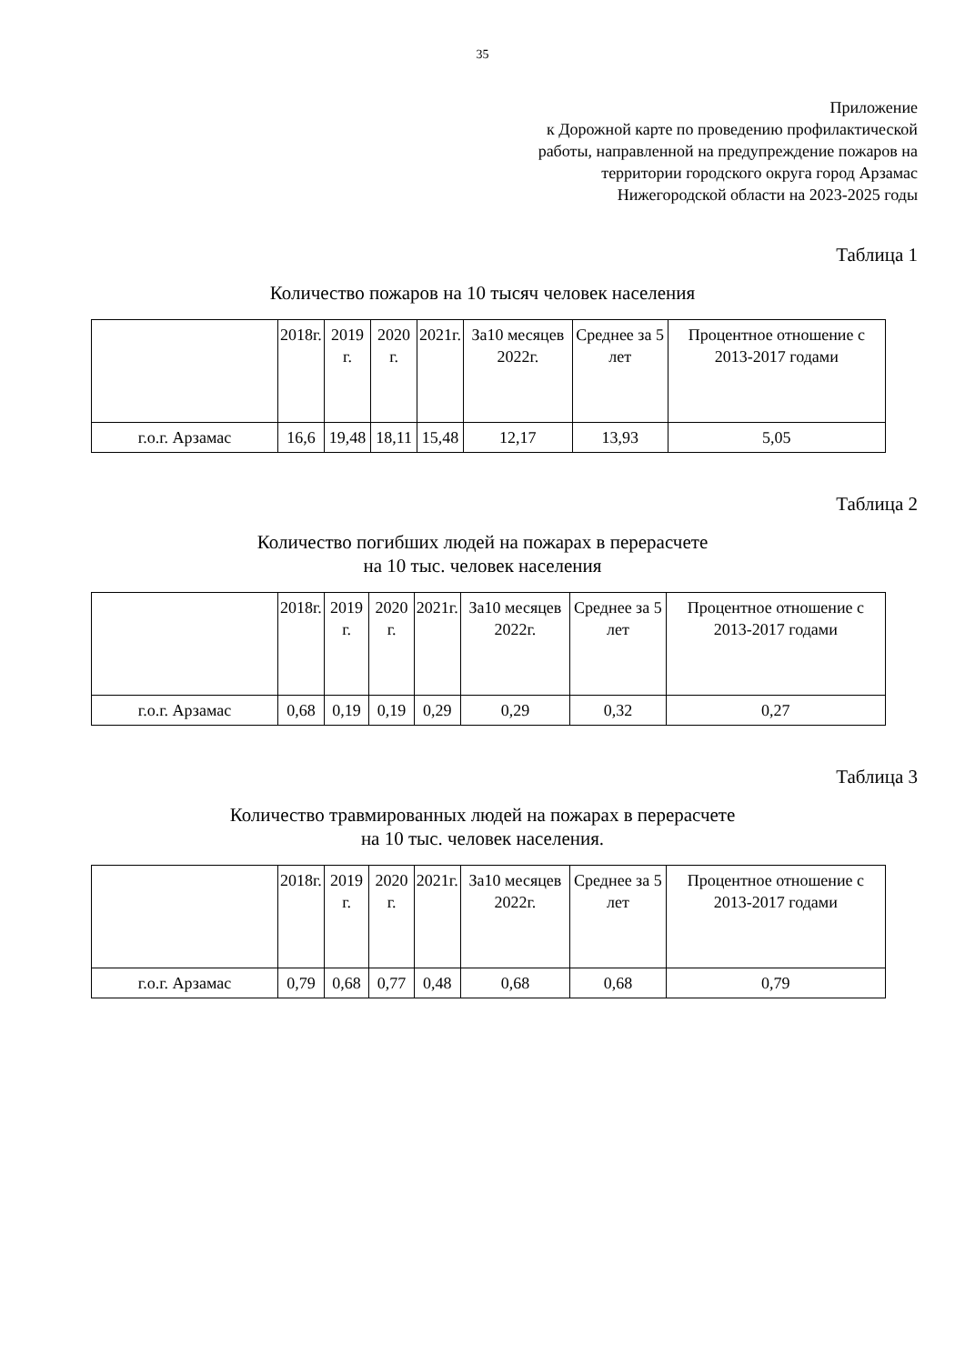35
Приложение
к Дорожной карте по проведению профилактической
работы, направленной на предупреждение пожаров на
территории городского округа город Арзамас
Нижегородской области на 2023-2025 годы
Таблица 1
Количество пожаров на 10 тысяч человек населения
| | 2018г. | 2019 г. | 2020 г. | 2021г. | За10 месяцев 2022г. | Среднее за 5 лет | Процентное отношение с 2013-2017 годами |
| г.о.г. Арзамас | 16,6 | 19,48 | 18,11 | 15,48 | 12,17 | 13,93 | 5,05 |
Таблица 2
Количество погибших людей на пожарах в перерасчете
на 10 тыс. человек населения
| | 2018г. | 2019 г. | 2020 г. | 2021г. | За10 месяцев 2022г. | Среднее за 5 лет | Процентное отношение с 2013-2017 годами |
| г.о.г. Арзамас | 0,68 | 0,19 | 0,19 | 0,29 | 0,29 | 0,32 | 0,27 |
Таблица 3
Количество травмированных людей на пожарах в перерасчете
на 10 тыс. человек населения.
| | 2018г. | 2019 г. | 2020 г. | 2021г. | За10 месяцев 2022г. | Среднее за 5 лет | Процентное отношение с 2013-2017 годами |
| г.о.г. Арзамас | 0,79 | 0,68 | 0,77 | 0,48 | 0,68 | 0,68 | 0,79 |